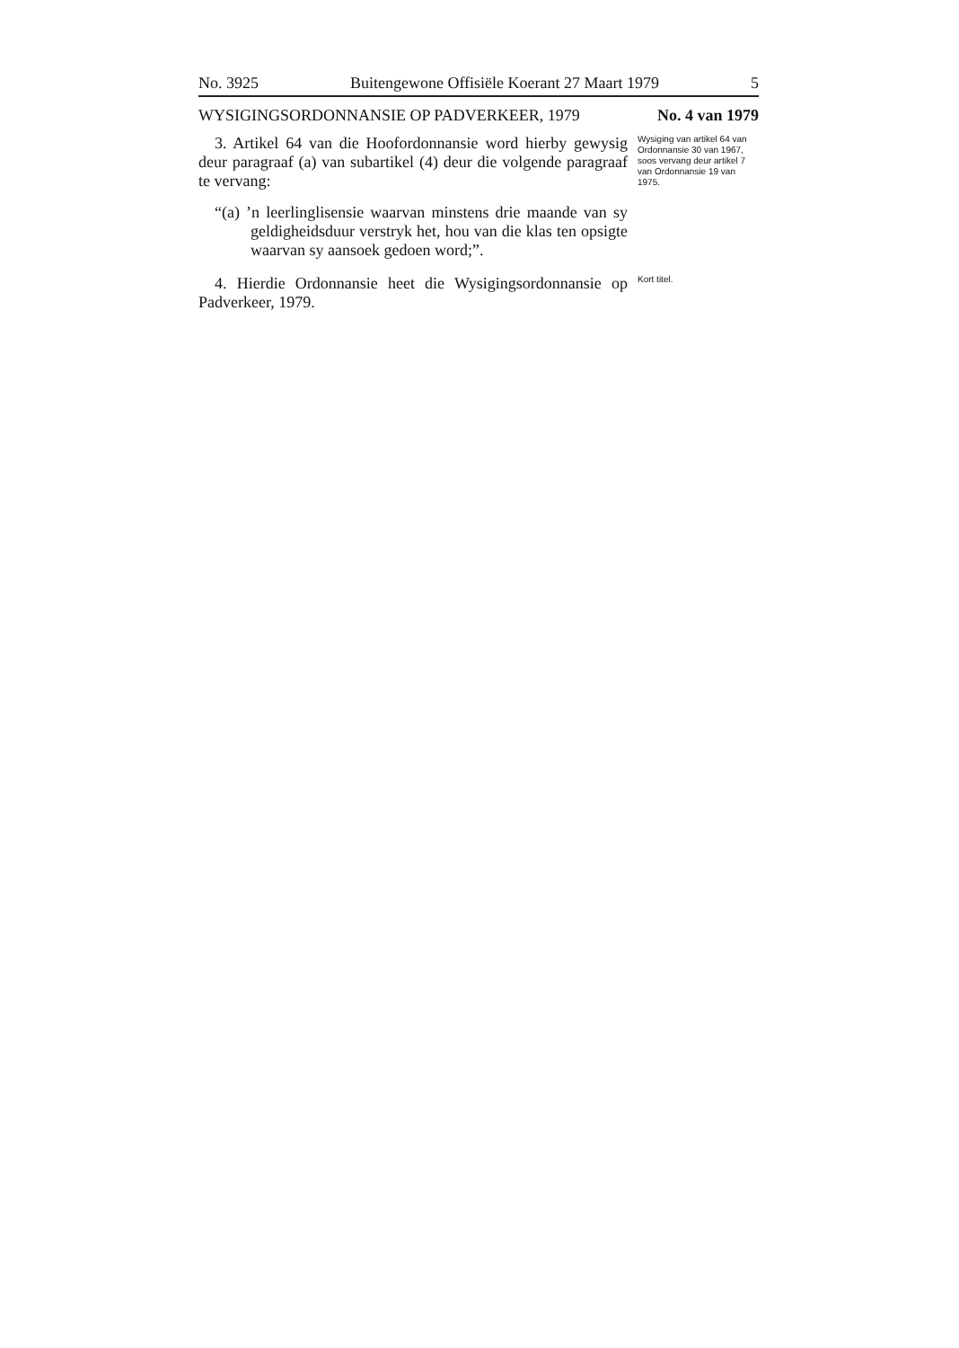No. 3925 Buitengewone Offisiële Koerant 27 Maart 1979 5
WYSIGINGSORDONNANSIE OP PADVERKEER, 1979
No. 4 van 1979
3. Artikel 64 van die Hoofordonnansie word hierby gewysig deur paragraaf (a) van subartikel (4) deur die volgende paragraaf te vervang:
“(a) ’n leerlinglisensie waarvan minstens drie maande van sy geldigheidsduur verstryk het, hou van die klas ten opsigte waarvan sy aansoek gedoen word;”.
Wysiging van artikel 64 van Ordonnansie 30 van 1967, soos vervang deur artikel 7 van Ordonnansie 19 van 1975.
4. Hierdie Ordonnansie heet die Wysigingsordonnansie op Padverkeer, 1979.
Kort titel.